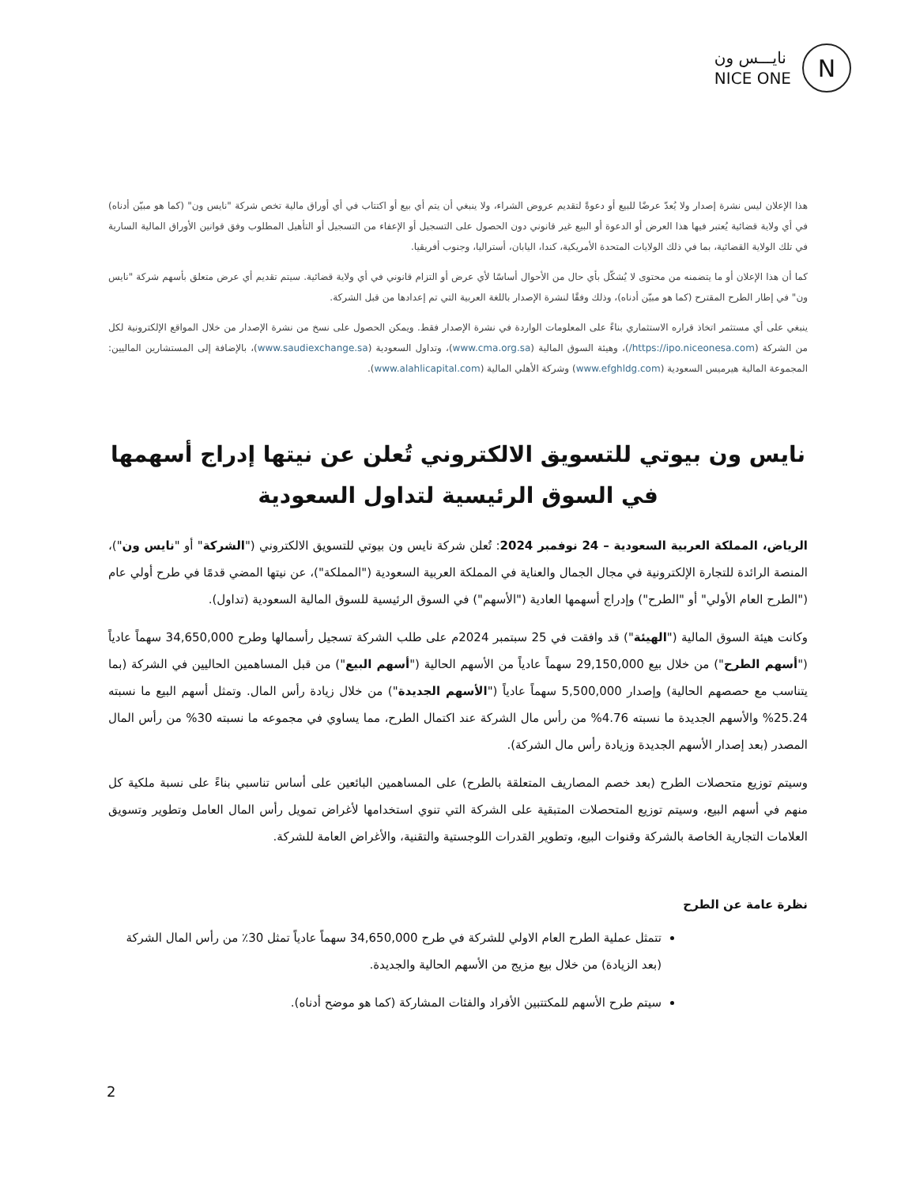نايـــس ون
NICE ONE
N
هذا الإعلان ليس نشرة إصدار ولا يُعدّ عرضًا للبيع أو دعوةً لتقديم عروض الشراء، ولا ينبغي أن يتم أي بيع أو اكتتاب في أي أوراق مالية تخص شركة "نايس ون" (كما هو مبيّن أدناه) في أي ولاية قضائية يُعتبر فيها هذا العرض أو الدعوة أو البيع غير قانوني دون الحصول على التسجيل أو الإعفاء من التسجيل أو التأهيل المطلوب وفق قوانين الأوراق المالية السارية في تلك الولاية القضائية، بما في ذلك الولايات المتحدة الأمريكية، كندا، اليابان، أستراليا، وجنوب أفريقيا.
كما أن هذا الإعلان أو ما يتضمنه من محتوى لا يُشكّل بأي حال من الأحوال أساسًا لأي عرض أو التزام قانوني في أي ولاية قضائية. سيتم تقديم أي عرض متعلق بأسهم شركة "نايس ون" في إطار الطرح المقترح (كما هو مبيّن أدناه)، وذلك وفقًا لنشرة الإصدار باللغة العربية التي تم إعدادها من قبل الشركة.
ينبغي على أي مستثمر اتخاذ قراره الاستثماري بناءً على المعلومات الواردة في نشرة الإصدار فقط. ويمكن الحصول على نسخ من نشرة الإصدار من خلال المواقع الإلكترونية لكل من الشركة (https://ipo.niceonesa.com/)، وهيئة السوق المالية (www.cma.org.sa)، وتداول السعودية (www.saudiexchange.sa)، بالإضافة إلى المستشارين الماليين: المجموعة المالية هيرميس السعودية (www.efghldg.com) وشركة الأهلي المالية (www.alahlicapital.com).
نايس ون بيوتي للتسويق الالكتروني تُعلن عن نيتها إدراج أسهمها في السوق الرئيسية لتداول السعودية
الرياض، المملكة العربية السعودية – 24 نوفمبر 2024: تُعلن شركة نايس ون بيوتي للتسويق الالكتروني ("الشركة" أو "نايس ون")، المنصة الرائدة للتجارة الإلكترونية في مجال الجمال والعناية في المملكة العربية السعودية ("المملكة")، عن نيتها المضي قدمًا في طرح أولي عام ("الطرح العام الأولي" أو "الطرح") وإدراج أسهمها العادية ("الأسهم") في السوق الرئيسية للسوق المالية السعودية (تداول).
وكانت هيئة السوق المالية ("الهيئة") قد وافقت في 25 سبتمبر 2024م على طلب الشركة تسجيل رأسمالها وطرح 34,650,000 سهماً عادياً ("أسهم الطرح") من خلال بيع 29,150,000 سهماً عادياً من الأسهم الحالية ("أسهم البيع") من قبل المساهمين الحاليين في الشركة (بما يتناسب مع حصصهم الحالية) وإصدار 5,500,000 سهماً عادياً ("الأسهم الجديدة") من خلال زيادة رأس المال. وتمثل أسهم البيع ما نسبته 25.24% والأسهم الجديدة ما نسبته 4.76% من رأس مال الشركة عند اكتمال الطرح، مما يساوي في مجموعه ما نسبته 30% من رأس المال المصدر (بعد إصدار الأسهم الجديدة وزيادة رأس مال الشركة).
وسيتم توزيع متحصلات الطرح (بعد خصم المصاريف المتعلقة بالطرح) على المساهمين البائعين على أساس تناسبي بناءً على نسبة ملكية كل منهم في أسهم البيع، وسيتم توزيع المتحصلات المتبقية على الشركة التي تنوي استخدامها لأغراض تمويل رأس المال العامل وتطوير وتسويق العلامات التجارية الخاصة بالشركة وقنوات البيع، وتطوير القدرات اللوجستية والتقنية، والأغراض العامة للشركة.
نظرة عامة عن الطرح
تتمثل عملية الطرح العام الاولي للشركة في طرح 34,650,000 سهماً عادياً تمثل 30٪ من رأس المال الشركة (بعد الزيادة) من خلال بيع مزيج من الأسهم الحالية والجديدة.
سيتم طرح الأسهم للمكتتبين الأفراد والفئات المشاركة (كما هو موضح أدناه).
2